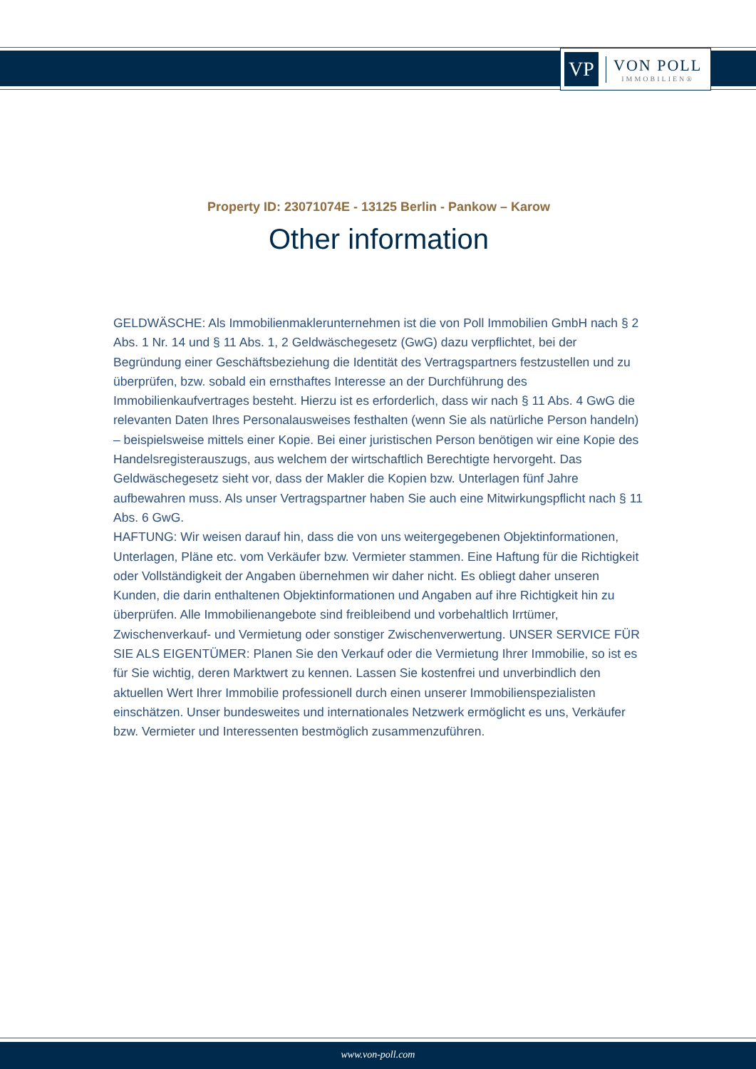VP
VON POLL
IMMOBILIEN®
Property ID: 23071074E - 13125 Berlin - Pankow – Karow
Other information
GELDWÄSCHE: Als Immobilienmaklerunternehmen ist die von Poll Immobilien GmbH nach § 2 Abs. 1 Nr. 14 und § 11 Abs. 1, 2 Geldwäschegesetz (GwG) dazu verpflichtet, bei der Begründung einer Geschäftsbeziehung die Identität des Vertragspartners festzustellen und zu überprüfen, bzw. sobald ein ernsthaftes Interesse an der Durchführung des Immobilienkaufvertrages besteht. Hierzu ist es erforderlich, dass wir nach § 11 Abs. 4 GwG die relevanten Daten Ihres Personalausweises festhalten (wenn Sie als natürliche Person handeln) – beispielsweise mittels einer Kopie. Bei einer juristischen Person benötigen wir eine Kopie des Handelsregisterauszugs, aus welchem der wirtschaftlich Berechtigte hervorgeht. Das Geldwäschegesetz sieht vor, dass der Makler die Kopien bzw. Unterlagen fünf Jahre aufbewahren muss. Als unser Vertragspartner haben Sie auch eine Mitwirkungspflicht nach § 11 Abs. 6 GwG.
HAFTUNG: Wir weisen darauf hin, dass die von uns weitergegebenen Objektinformationen, Unterlagen, Pläne etc. vom Verkäufer bzw. Vermieter stammen. Eine Haftung für die Richtigkeit oder Vollständigkeit der Angaben übernehmen wir daher nicht. Es obliegt daher unseren Kunden, die darin enthaltenen Objektinformationen und Angaben auf ihre Richtigkeit hin zu überprüfen. Alle Immobilienangebote sind freibleibend und vorbehaltlich Irrtümer, Zwischenverkauf- und Vermietung oder sonstiger Zwischenverwertung. UNSER SERVICE FÜR SIE ALS EIGENTÜMER: Planen Sie den Verkauf oder die Vermietung Ihrer Immobilie, so ist es für Sie wichtig, deren Marktwert zu kennen. Lassen Sie kostenfrei und unverbindlich den aktuellen Wert Ihrer Immobilie professionell durch einen unserer Immobilienspezialisten einschätzen. Unser bundesweites und internationales Netzwerk ermöglicht es uns, Verkäufer bzw. Vermieter und Interessenten bestmöglich zusammenzuführen.
www.von-poll.com